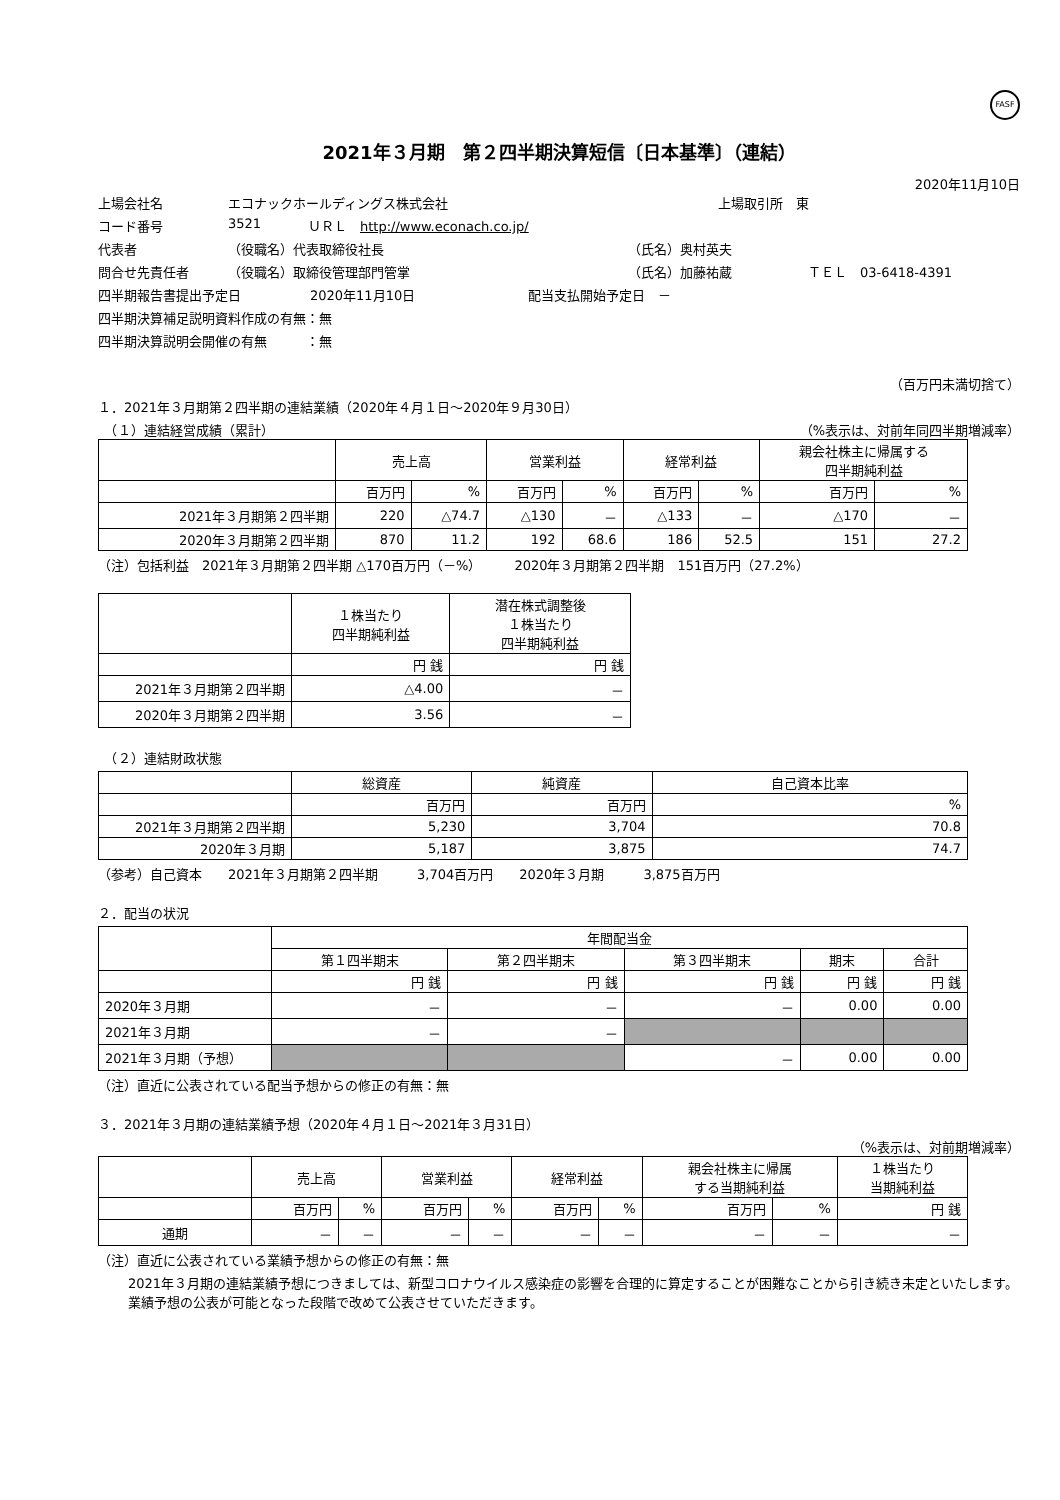FASF
2021年３月期　第２四半期決算短信〔日本基準〕（連結）
2020年11月10日
上場会社名 エコナックホールディングス株式会社 上場取引所　東
コード番号 3521 ＵＲＬ　http://www.econach.co.jp/
代表者 （役職名）代表取締役社長 （氏名）奥村英夫
問合せ先責任者 （役職名）取締役管理部門管掌 （氏名）加藤祐蔵 ＴＥＬ　03-6418-4391
四半期報告書提出予定日 2020年11月10日 配当支払開始予定日　－
四半期決算補足説明資料作成の有無：無
四半期決算説明会開催の有無　　　：無
（百万円未満切捨て）
１．2021年３月期第２四半期の連結業績（2020年４月１日～2020年９月30日）
　（１）連結経営成績（累計） （%表示は、対前年同四半期増減率）
| | 売上高 | | 営業利益 | | 経常利益 | | 親会社株主に帰属する 四半期純利益 | |
| --- | --- | --- | --- | --- | --- | --- | --- | --- |
| | 百万円 | % | 百万円 | % | 百万円 | % | 百万円 | % |
| 2021年３月期第２四半期 | 220 | △74.7 | △130 | － | △133 | － | △170 | － |
| 2020年３月期第２四半期 | 870 | 11.2 | 192 | 68.6 | 186 | 52.5 | 151 | 27.2 |
（注）包括利益　2021年３月期第２四半期 △170百万円（－%）　　　2020年３月期第２四半期　151百万円（27.2%）
| | １株当たり 四半期純利益 | 潜在株式調整後 １株当たり 四半期純利益 |
| --- | --- | --- |
| | 円 銭 | 円 銭 |
| 2021年３月期第２四半期 | △4.00 | － |
| 2020年３月期第２四半期 | 3.56 | － |
　（２）連結財政状態
| | 総資産 | 純資産 | 自己資本比率 |
| --- | --- | --- | --- |
| | 百万円 | 百万円 | % |
| 2021年３月期第２四半期 | 5,230 | 3,704 | 70.8 |
| 2020年３月期 | 5,187 | 3,875 | 74.7 |
（参考）自己資本　　2021年３月期第２四半期　　　3,704百万円　　2020年３月期　　　3,875百万円
２．配当の状況
| | 年間配当金 | | | | |
| --- | --- | --- | --- | --- | --- |
| | 第１四半期末 | 第２四半期末 | 第３四半期末 | 期末 | 合計 |
| | 円 銭 | 円 銭 | 円 銭 | 円 銭 | 円 銭 |
| 2020年３月期 | － | － | － | 0.00 | 0.00 |
| 2021年３月期 | － | － | | | |
| 2021年３月期（予想） | | | － | 0.00 | 0.00 |
（注）直近に公表されている配当予想からの修正の有無：無
３．2021年３月期の連結業績予想（2020年４月１日～2021年３月31日）
（%表示は、対前期増減率）
| | 売上高 | | 営業利益 | | 経常利益 | | 親会社株主に帰属 する当期純利益 | | １株当たり 当期純利益 |
| --- | --- | --- | --- | --- | --- | --- | --- | --- | --- |
| | 百万円 | % | 百万円 | % | 百万円 | % | 百万円 | % | 円 銭 |
| 通期 | － | － | － | － | － | － | － | － | － |
（注）直近に公表されている業績予想からの修正の有無：無
2021年３月期の連結業績予想につきましては、新型コロナウイルス感染症の影響を合理的に算定することが困難なことから引き続き未定といたします。業績予想の公表が可能となった段階で改めて公表させていただきます。